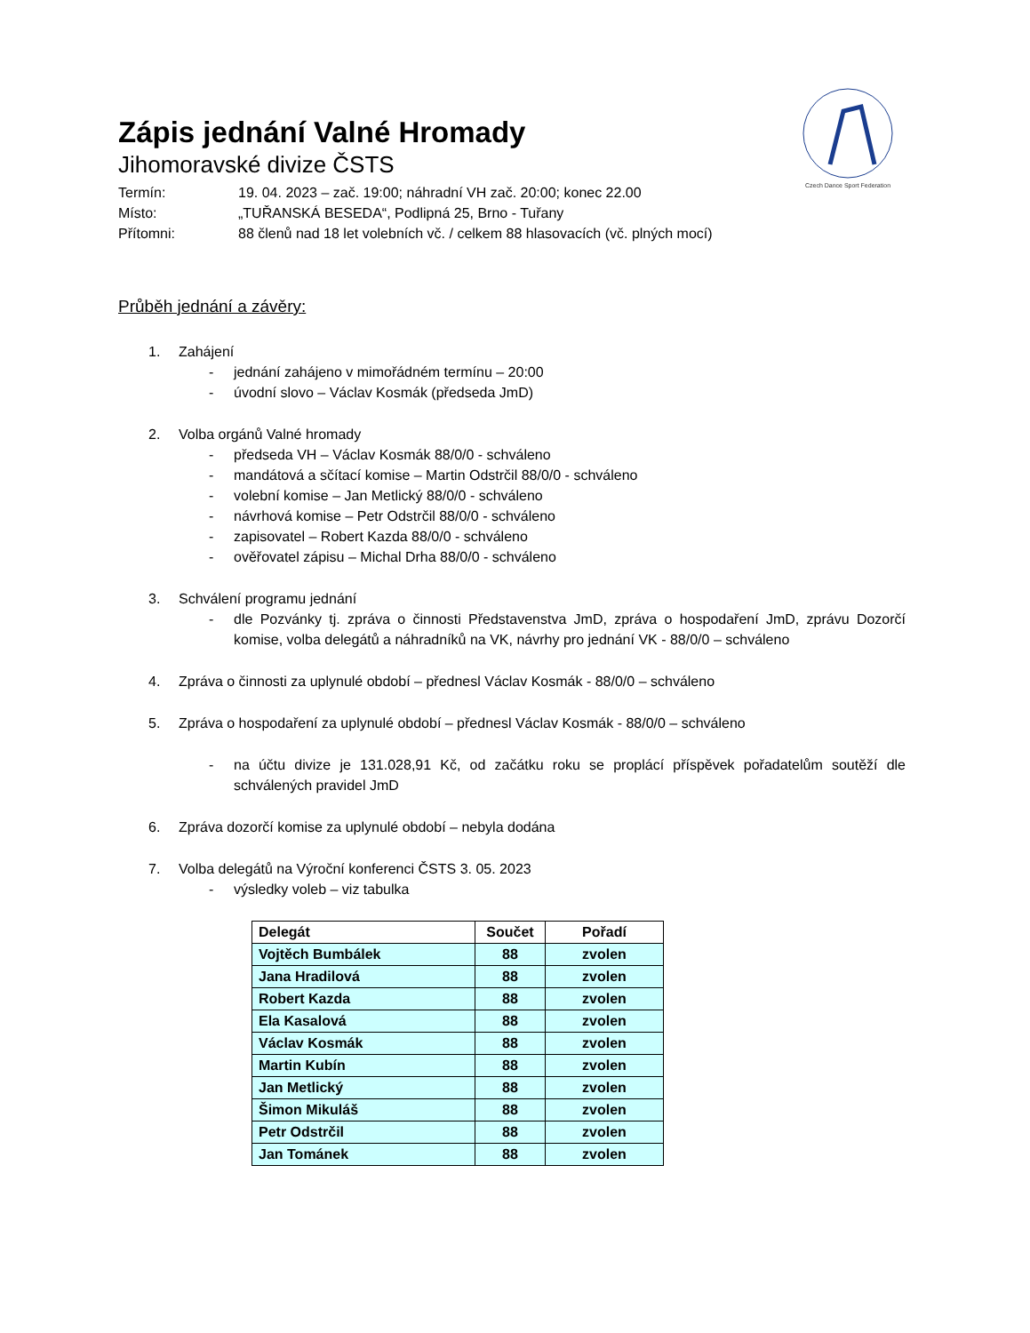Czech Dance Sport Federation
Zápis jednání Valné Hromady
Jihomoravské divize ČSTS
Termín: 19. 04. 2023 – zač. 19:00; náhradní VH zač. 20:00; konec 22.00
Místo: „TUŘANSKÁ BESEDA“, Podlipná 25, Brno - Tuřany
Přítomni: 88 členů nad 18 let volebních vč. / celkem 88 hlasovacích (vč. plných mocí)
Průběh jednání a závěry:
1. Zahájení
- jednání zahájeno v mimořádném termínu – 20:00
- úvodní slovo – Václav Kosmák (předseda JmD)
2. Volba orgánů Valné hromady
- předseda VH – Václav Kosmák 88/0/0 - schváleno
- mandátová a sčítací komise – Martin Odstrčil 88/0/0 - schváleno
- volební komise – Jan Metlický 88/0/0 - schváleno
- návrhová komise – Petr Odstrčil 88/0/0 - schváleno
- zapisovatel – Robert Kazda 88/0/0 - schváleno
- ověřovatel zápisu – Michal Drha 88/0/0 - schváleno
3. Schválení programu jednání
- dle Pozvánky tj. zpráva o činnosti Představenstva JmD, zpráva o hospodaření JmD, zprávu Dozorčí komise, volba delegátů a náhradníků na VK, návrhy pro jednání VK - 88/0/0 – schváleno
4. Zpráva o činnosti za uplynulé období – přednesl Václav Kosmák - 88/0/0 – schváleno
5. Zpráva o hospodaření za uplynulé období – přednesl Václav Kosmák - 88/0/0 – schváleno
- na účtu divize je 131.028,91 Kč, od začátku roku se proplácí příspěvek pořadatelům soutěží dle schválených pravidel JmD
6. Zpráva dozorčí komise za uplynulé období – nebyla dodána
7. Volba delegátů na Výroční konferenci ČSTS 3. 05. 2023
- výsledky voleb – viz tabulka
| Delegát | Součet | Pořadí |
| --- | --- | --- |
| Vojtěch Bumbálek | 88 | zvolen |
| Jana Hradilová | 88 | zvolen |
| Robert Kazda | 88 | zvolen |
| Ela Kasalová | 88 | zvolen |
| Václav Kosmák | 88 | zvolen |
| Martin Kubín | 88 | zvolen |
| Jan Metlický | 88 | zvolen |
| Šimon Mikuláš | 88 | zvolen |
| Petr Odstrčil | 88 | zvolen |
| Jan Tománek | 88 | zvolen |